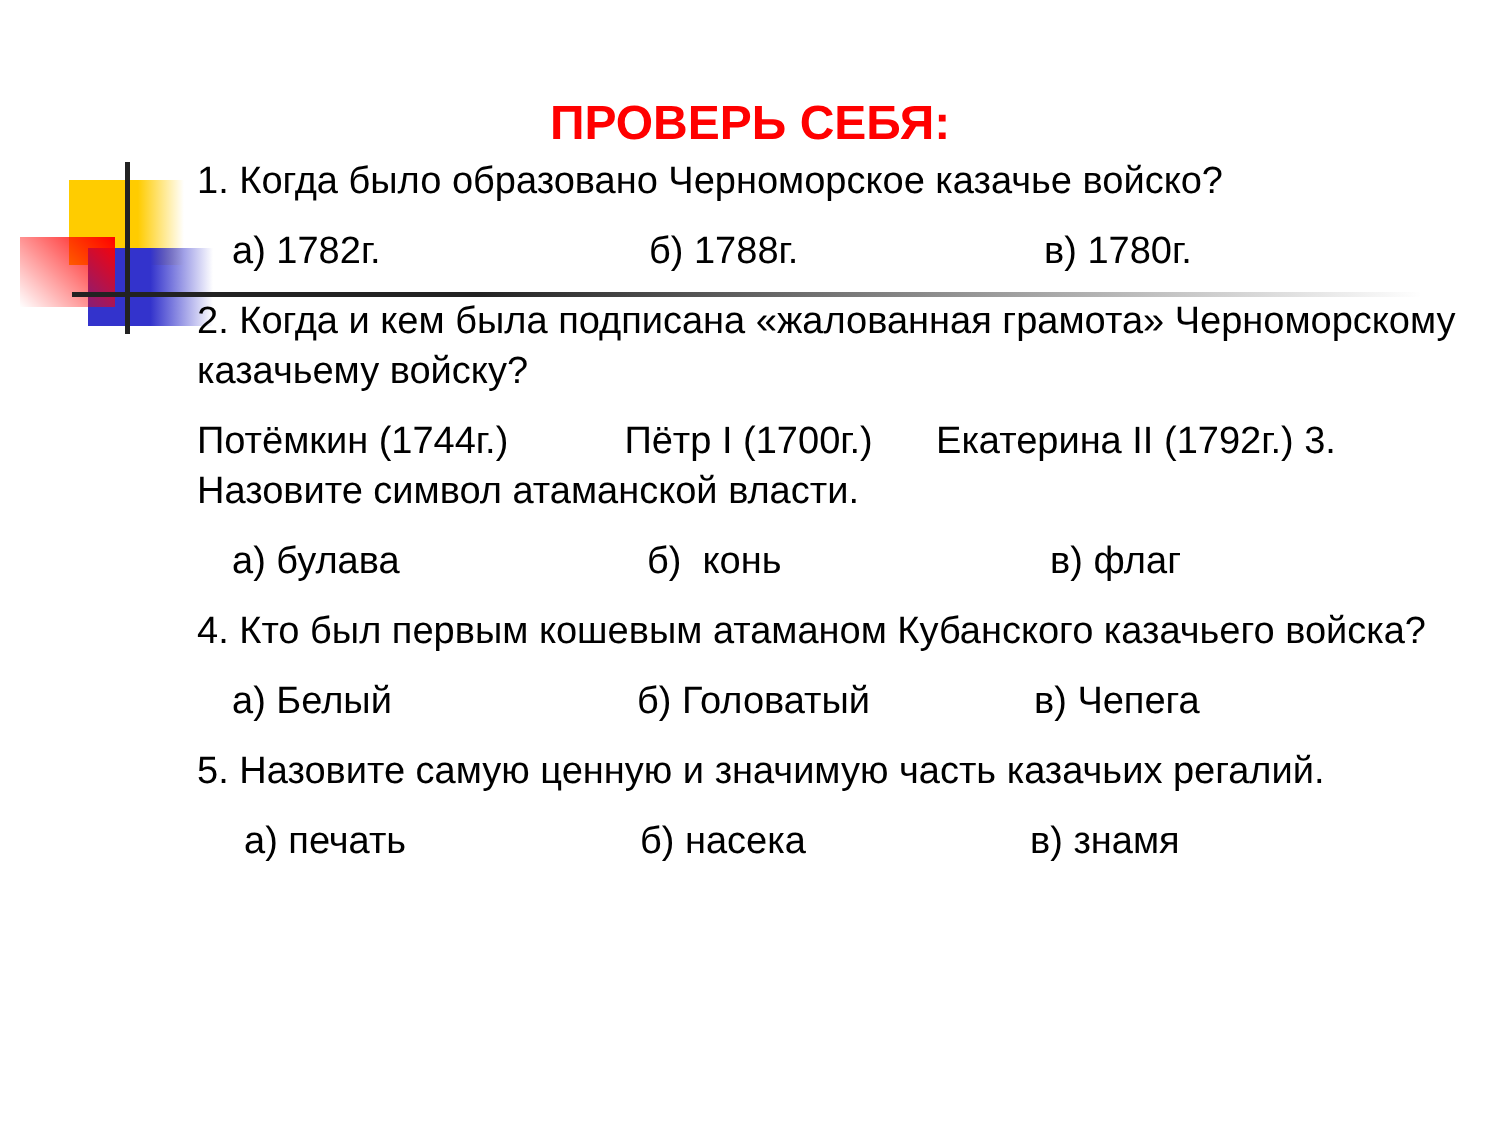ПРОВЕРЬ СЕБЯ:
1. Когда было образовано Черноморское казачье войско?
а) 1782г. б) 1788г. в) 1780г.
2. Когда и кем была подписана «жалованная грамота» Черноморскому казачьему войску?
Потёмкин (1744г.) Пётр I (1700г.) Екатерина II (1792г.) 3. Назовите символ атаманской власти.
а) булава б) конь в) флаг
4. Кто был первым кошевым атаманом Кубанского казачьего войска?
а) Белый б) Головатый в) Чепега
5. Назовите самую ценную и значимую часть казачьих регалий.
а) печать б) насека в) знамя